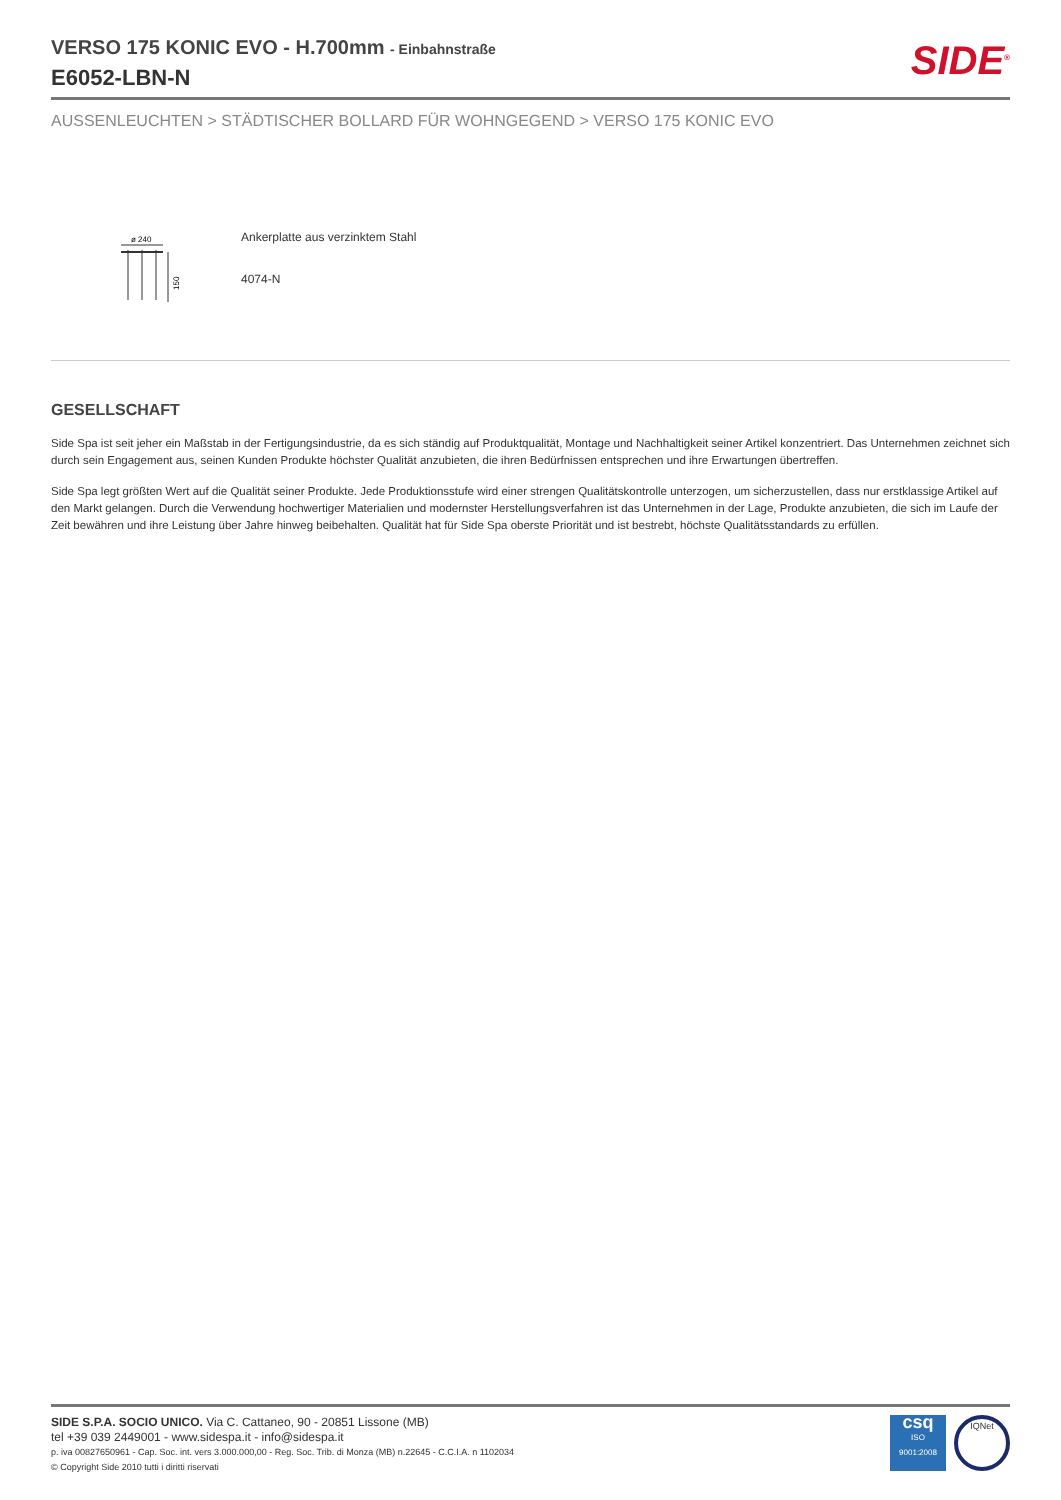VERSO 175 KONIC EVO - H.700mm - Einbahnstraße
E6052-LBN-N
SIDE<sup>®</sup>
AUSSENLEUCHTEN > STÄDTISCHER BOLLARD FÜR WOHNGEGEND > VERSO 175 KONIC EVO
ø 240
150
Ankerplatte aus verzinktem Stahl
4074-N
GESELLSCHAFT
Side Spa ist seit jeher ein Maßstab in der Fertigungsindustrie, da es sich ständig auf Produktqualität, Montage und Nachhaltigkeit seiner Artikel konzentriert. Das Unternehmen zeichnet sich durch sein Engagement aus, seinen Kunden Produkte höchster Qualität anzubieten, die ihren Bedürfnissen entsprechen und ihre Erwartungen übertreffen.
Side Spa legt größten Wert auf die Qualität seiner Produkte. Jede Produktionsstufe wird einer strengen Qualitätskontrolle unterzogen, um sicherzustellen, dass nur erstklassige Artikel auf den Markt gelangen. Durch die Verwendung hochwertiger Materialien und modernster Herstellungsverfahren ist das Unternehmen in der Lage, Produkte anzubieten, die sich im Laufe der Zeit bewähren und ihre Leistung über Jahre hinweg beibehalten. Qualität hat für Side Spa oberste Priorität und ist bestrebt, höchste Qualitätsstandards zu erfüllen.
SIDE S.P.A. SOCIO UNICO. Via C. Cattaneo, 90 - 20851 Lissone (MB)
tel +39 039 2449001 - www.sidespa.it - info@sidespa.it
p. iva 00827650961 - Cap. Soc. int. vers 3.000.000,00 - Reg. Soc. Trib. di Monza (MB) n.22645 - C.C.I.A. n 1102034
© Copyright Side 2010 tutti i diritti riservati
csq
ISO
9001:2008
IQNet